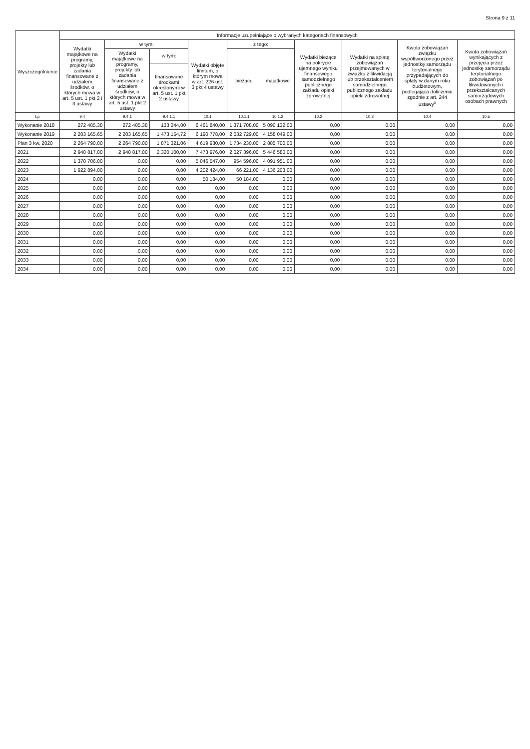Strona 9 z 11
| Wyszczególnienie | Informacje uzupełniające o wybranych kategoriach finansowych | | | | | | | | | |
| --- | --- | --- | --- | --- | --- | --- | --- | --- | --- | --- |
| | Wydatki majątkowe na programy, projekty lub zadania finansowane z udziałem środków, o których mowa w art. 5 ust. 1 pkt 2 i 3 ustawy | w tym: | | Wydatki objęte limitem, o którym mowa w art. 226 ust. 3 pkt 4 ustawy | z tego: | | Wydatki bieżące na pokrycie ujemnego wyniku finansowego samodzielnego publicznego zakładu opieki zdrowotnej | Wydatki na spłatę zobowiązań przejmowanych w związku z likwidacją lub przekształceniem samodzielnego publicznego zakładu opieki zdrowotnej | Kwota zobowiązań związku współtworzonego przez jednostkę samorządu terytorialnego przypadających do spłaty w danym roku budżetowym, podlegająca doliczeniu zgodnie z art. 244 ustawy<sup>x</sup> | Kwota zobowiązań wynikających z przejęcia przez jednostkę samorządu terytorialnego zobowiązań po likwidowanych i przekształcanych samorządowych osobach prawnych |
| | | Wydatki majątkowe na programy, projekty lub zadania finansowane z udziałem środków, o których mowa w art. 5 ust. 1 pkt 2 ustawy | w tym: | | bieżące | majątkowe | | | | |
| | | | finansowane środkami określonymi w art. 5 ust. 1 pkt 2 ustawy | | | | | | | |
| Lp | 9.4 | 9.4.1 | 9.4.1.1 | 10.1 | 10.1.1 | 10.1.2 | 10.2 | 10.3 | 10.4 | 10.5 |
| Wykonanie 2018 | 272 485,38 | 272 485,38 | 133 044,00 | 6 461 840,00 | 1 371 708,00 | 5 090 132,00 | 0,00 | 0,00 | 0,00 | 0,00 |
| Wykonanie 2019 | 2 203 165,65 | 2 203 165,65 | 1 473 154,72 | 6 190 778,00 | 2 032 729,00 | 4 158 049,00 | 0,00 | 0,00 | 0,00 | 0,00 |
| Plan 3 kw. 2020 | 2 264 790,00 | 2 264 790,00 | 1 871 321,06 | 4 619 930,00 | 1 734 230,00 | 2 885 700,00 | 0,00 | 0,00 | 0,00 | 0,00 |
| 2021 | 2 948 817,00 | 2 948 817,00 | 2 320 100,00 | 7 473 976,00 | 2 027 396,00 | 5 446 580,00 | 0,00 | 0,00 | 0,00 | 0,00 |
| 2022 | 1 378 706,00 | 0,00 | 0,00 | 5 046 547,00 | 954 596,00 | 4 091 951,00 | 0,00 | 0,00 | 0,00 | 0,00 |
| 2023 | 1 922 894,00 | 0,00 | 0,00 | 4 202 424,00 | 66 221,00 | 4 136 203,00 | 0,00 | 0,00 | 0,00 | 0,00 |
| 2024 | 0,00 | 0,00 | 0,00 | 50 184,00 | 50 184,00 | 0,00 | 0,00 | 0,00 | 0,00 | 0,00 |
| 2025 | 0,00 | 0,00 | 0,00 | 0,00 | 0,00 | 0,00 | 0,00 | 0,00 | 0,00 | 0,00 |
| 2026 | 0,00 | 0,00 | 0,00 | 0,00 | 0,00 | 0,00 | 0,00 | 0,00 | 0,00 | 0,00 |
| 2027 | 0,00 | 0,00 | 0,00 | 0,00 | 0,00 | 0,00 | 0,00 | 0,00 | 0,00 | 0,00 |
| 2028 | 0,00 | 0,00 | 0,00 | 0,00 | 0,00 | 0,00 | 0,00 | 0,00 | 0,00 | 0,00 |
| 2029 | 0,00 | 0,00 | 0,00 | 0,00 | 0,00 | 0,00 | 0,00 | 0,00 | 0,00 | 0,00 |
| 2030 | 0,00 | 0,00 | 0,00 | 0,00 | 0,00 | 0,00 | 0,00 | 0,00 | 0,00 | 0,00 |
| 2031 | 0,00 | 0,00 | 0,00 | 0,00 | 0,00 | 0,00 | 0,00 | 0,00 | 0,00 | 0,00 |
| 2032 | 0,00 | 0,00 | 0,00 | 0,00 | 0,00 | 0,00 | 0,00 | 0,00 | 0,00 | 0,00 |
| 2033 | 0,00 | 0,00 | 0,00 | 0,00 | 0,00 | 0,00 | 0,00 | 0,00 | 0,00 | 0,00 |
| 2034 | 0,00 | 0,00 | 0,00 | 0,00 | 0,00 | 0,00 | 0,00 | 0,00 | 0,00 | 0,00 |